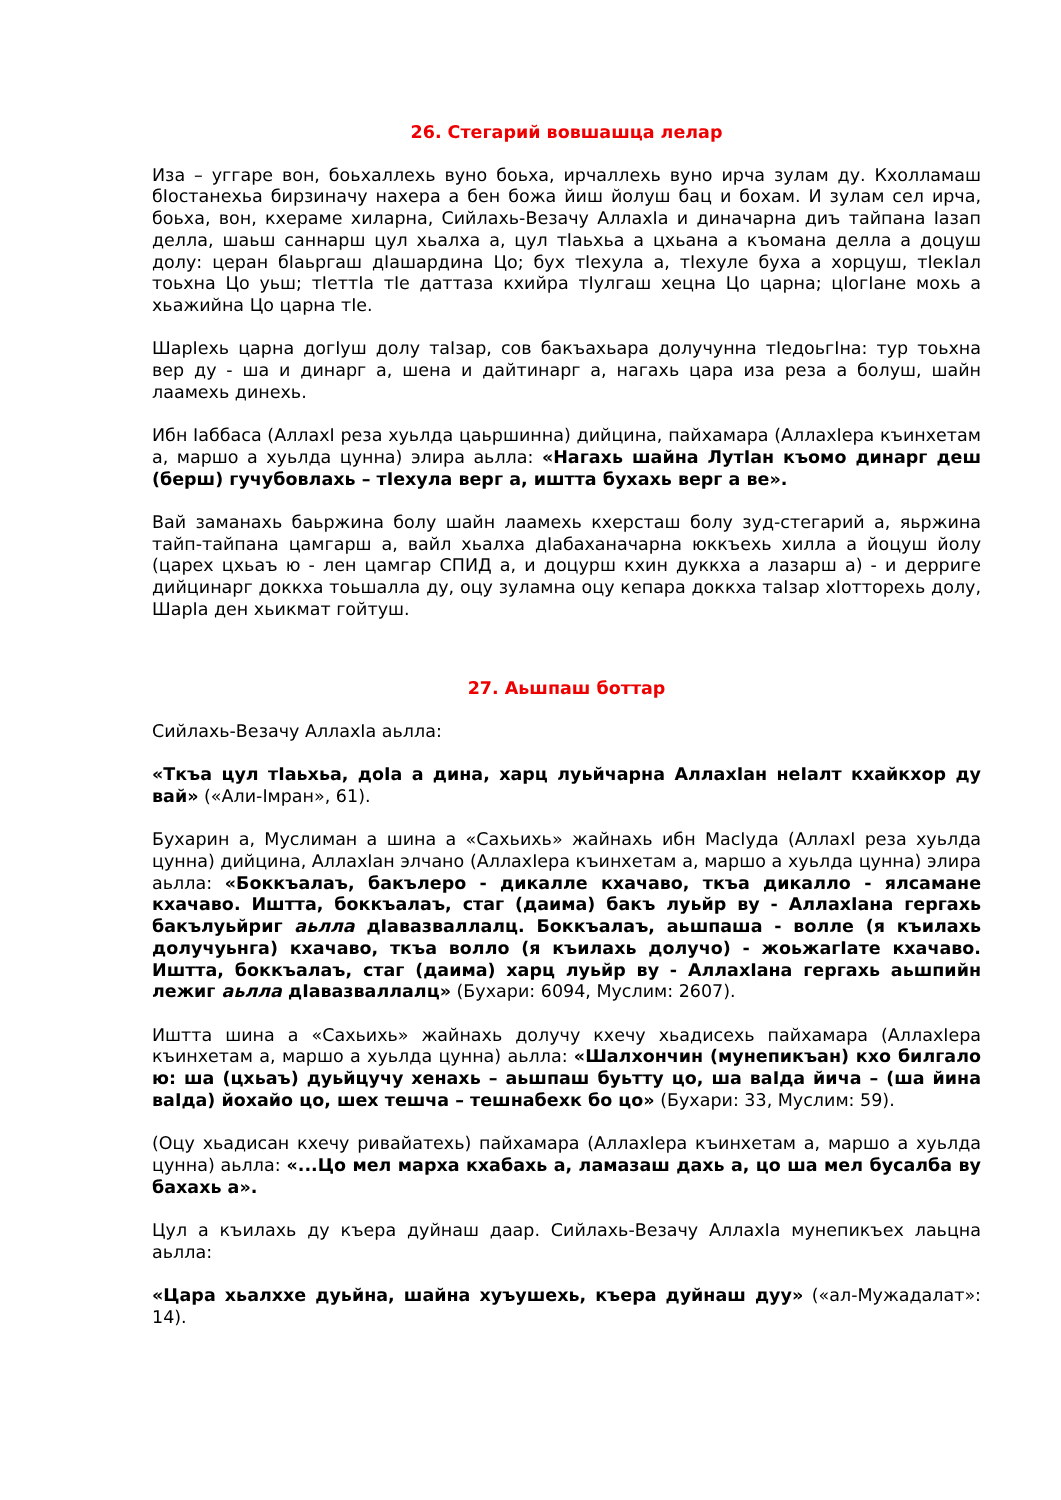26. Стегарий вовшашца лелар
Иза – уггаре вон, боьхаллехь вуно боьха, ирчаллехь вуно ирча зулам ду. Кхолламаш бІостанехьа бирзиначу нахера а бен божа йиш йолуш бац и бохам. И зулам сел ирча, боьха, вон, кхераме хиларна, Сийлахь-Везачу АллахІа и диначарна диъ тайпана Іазап делла, шаьш саннарш цул хьалха а, цул тІаьхьа а цхьана а къомана делла а доцуш долу: церан бІаьргаш дІашардина Цо; бух тІехула а, тІехуле буха а хорцуш, тІекІал тоьхна Цо уьш; тІеттІа тІе даттаза кхийра тІулгаш хецна Цо царна; цІогІане мохь а хьажийна Цо царна тІе.
ШарІехь царна догІуш долу таІзар, сов бакъахьара долучунна тІедоьгІна: тур тоьхна вер ду - ша и динарг а, шена и дайтинарг а, нагахь цара иза реза а болуш, шайн лаамехь динехь.
Ибн Іаббаса (АллахI реза хуьлда цаьршинна) дийцина, пайхамара (АллахІера къинхетам а, маршо а хуьлда цунна) элира аьлла: «Нагахь шайна ЛутІан къомо динарг деш (берш) гучубовлахь – тІехула верг а, иштта бухахь верг а ве».
Вай заманахь баьржина болу шайн лаамехь кхерсташ болу зуд-стегарий а, яьржина тайп-тайпана цамгарш а, вайл хьалха дІабаханачарна юккъехь хилла а йоцуш йолу (царех цхьаъ ю - лен цамгар СПИД а, и доцурш кхин дуккха а лазарш а) - и дерриге дийцинарг доккха тоьшалла ду, оцу зуламна оцу кепара доккха таІзар хІотторехь долу, ШарІа ден хьикмат гойтуш.
27. Аьшпаш боттар
Сийлахь-Везачу АллахІа аьлла:
«Ткъа цул тІаьхьа, доІа а дина, харц луьйчарна АллахІан неІалт кхайкхор ду вай» («Али-Імран», 61).
Бухарин а, Муслиман а шина а «Сахьихь» жайнахь ибн МасІуда (АллахI реза хуьлда цунна) дийцина, АллахІан элчано (АллахІера къинхетам а, маршо а хуьлда цунна) элира аьлла: «Боккъалаъ, бакълеро - дикалле кхачаво, ткъа дикалло - ялсамане кхачаво. Иштта, боккъалаъ, стаг (даима) бакъ луьйр ву - АллахІана гергахь бакълуьйриг аьлла дІавазваллалц. Боккъалаъ, аьшпаша - волле (я къилахь долучуьнга) кхачаво, ткъа волло (я къилахь долучо) - жоьжагІате кхачаво. Иштта, боккъалаъ, стаг (даима) харц луьйр ву - АллахІана гергахь аьшпийн лежиг аьлла дІавазваллалц» (Бухари: 6094, Муслим: 2607).
Иштта шина а «Сахьихь» жайнахь долучу кхечу хьадисехь пайхамара (АллахІера къинхетам а, маршо а хуьлда цунна) аьлла: «Шалхончин (мунепикъан) кхо билгало ю: ша (цхьаъ) дуьйцучу хенахь – аьшпаш буьтту цо, ша ваІда йича – (ша йина ваІда) йохайо цо, шех тешча – тешнабехк бо цо» (Бухари: 33, Муслим: 59).
(Оцу хьадисан кхечу ривайатехь) пайхамара (АллахІера къинхетам а, маршо а хуьлда цунна) аьлла: «...Цо мел марха кхабахь а, ламазаш дахь а, цо ша мел бусалба ву бахахь а».
Цул а къилахь ду къера дуйнаш даар. Сийлахь-Везачу АллахІа мунепикъех лаьцна аьлла:
«Цара хьалххе дуьйна, шайна хуъушехь, къера дуйнаш дуу» («ал-Мужадалат»: 14).